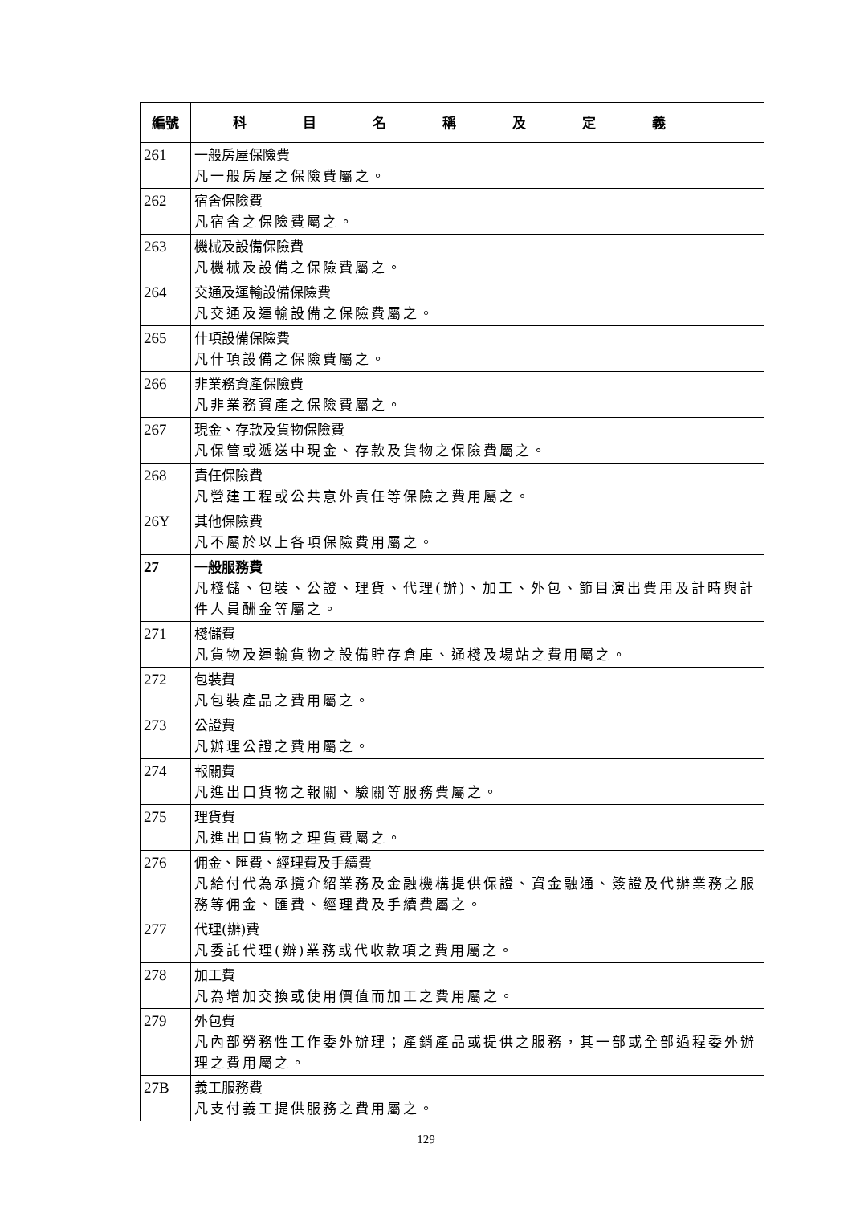| 編號 | 科目名稱及定義 |
| --- | --- |
| 261 | 一般房屋保險費 凡一般房屋之保險費屬之。 |
| 262 | 宿舍保險費 凡宿舍之保險費屬之。 |
| 263 | 機械及設備保險費 凡機械及設備之保險費屬之。 |
| 264 | 交通及運輸設備保險費 凡交通及運輸設備之保險費屬之。 |
| 265 | 什項設備保險費 凡什項設備之保險費屬之。 |
| 266 | 非業務資產保險費 凡非業務資產之保險費屬之。 |
| 267 | 現金、存款及貨物保險費 凡保管或遞送中現金、存款及貨物之保險費屬之。 |
| 268 | 責任保險費 凡營建工程或公共意外責任等保險之費用屬之。 |
| 26Y | 其他保險費 凡不屬於以上各項保險費用屬之。 |
| 27 | 一般服務費 凡棧儲、包裝、公證、理貨、代理(辦)、加工、外包、節目演出費用及計時與計件人員酬金等屬之。 |
| 271 | 棧儲費 凡貨物及運輸貨物之設備貯存倉庫、通棧及場站之費用屬之。 |
| 272 | 包裝費 凡包裝產品之費用屬之。 |
| 273 | 公證費 凡辦理公證之費用屬之。 |
| 274 | 報關費 凡進出口貨物之報關、驗關等服務費屬之。 |
| 275 | 理貨費 凡進出口貨物之理貨費屬之。 |
| 276 | 佣金、匯費、經理費及手續費 凡給付代為承攬介紹業務及金融機構提供保證、資金融通、簽證及代辦業務之服務等佣金、匯費、經理費及手續費屬之。 |
| 277 | 代理(辦)費 凡委託代理(辦)業務或代收款項之費用屬之。 |
| 278 | 加工費 凡為增加交換或使用價值而加工之費用屬之。 |
| 279 | 外包費 凡內部勞務性工作委外辦理；產銷產品或提供之服務，其一部或全部過程委外辦理之費用屬之。 |
| 27B | 義工服務費 凡支付義工提供服務之費用屬之。 |
129